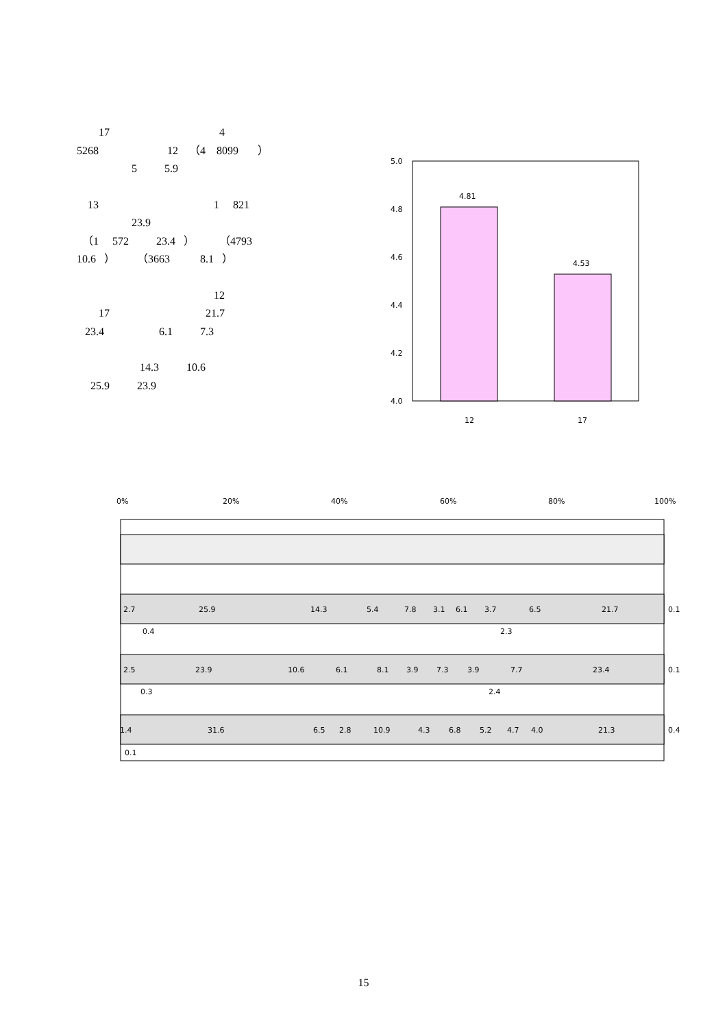17 4 5268 12 （4 8099 ） 5 5.9
13 1 821 23.9 （1 572 23.4 ） （4793 10.6 ） （3663 8.1 ）
12 17 21.7 23.4 6.1 7.3
14.3 10.6 25.9 23.9
5.0
4.8
4.6
4.4
4.2
4.0
4.81
4.53
12
17
0%
20%
40%
60%
80%
100%
2.7
25.9
14.3
5.4
7.8
3.1
6.1
3.7
6.5
21.7
0.1
0.4
2.3
2.5
23.9
10.6
6.1
8.1
3.9
7.3
3.9
7.7
23.4
0.1
0.3
2.4
1.4
31.6
6.5
2.8
10.9
4.3
6.8
5.2
4.7
4.0
21.3
0.4
0.1
15